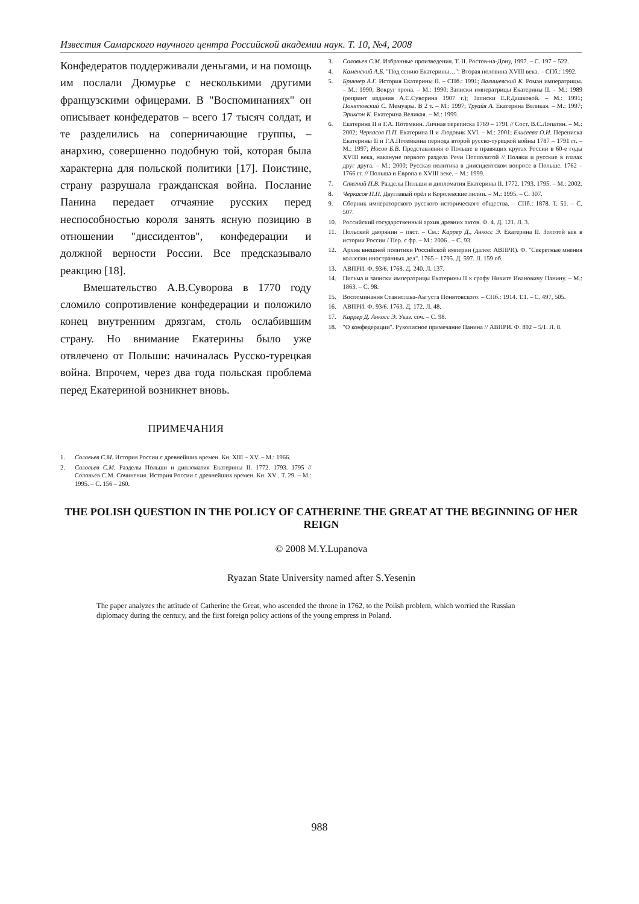Известия Самарского научного центра Российской академии наук. Т. 10, №4, 2008
Конфедератов поддерживали деньгами, и на помощь им послали Дюмурье с несколькими другими французскими офицерами. В "Воспоминаниях" он описывает конфедератов – всего 17 тысяч солдат, и те разделились на соперничающие группы, – анархию, совершенно подобную той, которая была характерна для польской политики [17]. Поистине, страну разрушала гражданская война. Послание Панина передает отчаяние русских перед неспособностью короля занять ясную позицию в отношении "диссидентов", конфедерации и должной верности России. Все предсказывало реакцию [18].
Вмешательство А.В.Суворова в 1770 году сломило сопротивление конфедерации и положило конец внутренним дрязгам, столь ослабившим страну. Но внимание Екатерины было уже отвлечено от Польши: начиналась Русско-турецкая война. Впрочем, через два года польская проблема перед Екатериной возникнет вновь.
ПРИМЕЧАНИЯ
1. Соловьев С.М. История России с древнейших времен. Кн. XIII – XV. – М.: 1966.
2. Соловьев С.М. Разделы Польши и дипломатия Екатерины II. 1772. 1793. 1795 // Соловьев С.М. Сочинения. История России с древнейших времен. Кн. XV . Т. 29. – М.: 1995. – С. 156 – 260.
3. Соловьев С.М. Избранные произведения. Т. II. Ростов-на-Дону, 1997. – С. 197 – 522.
4. Каменский А.Б. "Под сению Екатерины…": Вторая половина XVIII века. – СПб.: 1992.
5. Брикнер А.Г. История Екатерины II. – СПб.: 1991; Валишевский К. Роман императрицы. – М.: 1990; Вокруг трона. – М.: 1990; Записки императрицы Екатерины II. – М.: 1989 (репринт издания А.С.Суворина 1907 г.); Записки Е.Р.Дашковой. – М.: 1991; Понятовский С. Мемуары. В 2 т. – М.: 1997; Труайя А. Екатерина Великая. – М.: 1997; Эриксон К. Екатерина Великая. – М.: 1999.
6. Екатерина II и Г.А. Потемкин. Личная переписка 1769 – 1791 // Сост. В.С.Лопатин. – М.: 2002; Черкасов П.П. Екатерина II и Людовик XVI. – М.: 2001; Елисеева О.И. Переписка Екатерины II и Г.А.Потемкина периода второй русско-турецкой войны 1787 – 1791 гг. – М.: 1997; Носов Б.В. Представления о Польше в правящих кругах России в 60-е годы XVIII века, накануне первого раздела Речи Посполитой // Поляки и русские в глазах друг друга. – М.: 2000; Русская политика в диисидентском вопросе в Польше. 1762 – 1766 гг. // Польша и Европа в XVIII веке. – М.: 1999.
7. Стегний П.В. Разделы Польши и дипломатия Екатерины II. 1772. 1793. 1795. – М.: 2002.
8. Черкасов П.П. Двуглавый орёл и Королевские лилии. – М.: 1995. – С. 307.
9. Сборник императорского русского исторического общества. – СПб.: 1878. Т. 51. – С. 507.
10. Российский государственный архив древних актов. Ф. 4. Д. 121. Л. 3.
11. Польский дворянин – пяст. – См.: Каррер Д., Анкосс Э. Екатерина II. Золотой век в истории России / Пер. с фр. – М.: 2006 . – С. 93.
12. Архив внешней политики Российской империи (далее: АВПРИ). Ф. "Секретные мнения коллегии иностранных дел". 1765 – 1795. Д. 597. Л. 159 об.
13. АВПРИ. Ф. 93/6. 1768. Д. 240. Л. 137.
14. Письма и записки императрицы Екатерины II к графу Никите Ивановичу Панину. – М.: 1863. – С. 98.
15. Воспоминания Станислава-Августа Понятовского. – СПб.: 1914. Т.1. – С. 497, 505.
16. АВПРИ. Ф. 93/6. 1763. Д. 172. Л. 48.
17. Каррер Д. Анкосс Э. Указ. соч. – С. 98.
18. "О конфедерации". Рукописное примечание Панина // АВПРИ. Ф. 892 – 5/1. Л. 8.
THE POLISH QUESTION IN THE POLICY OF CATHERINE THE GREAT AT THE BEGINNING OF HER REIGN
© 2008 M.Y.Lupanova
Ryazan State University named after S.Yesenin
The paper analyzes the attitude of Catherine the Great, who ascended the throne in 1762, to the Polish problem, which worried the Russian diplomacy during the century, and the first foreign policy actions of the young empress in Poland.
988